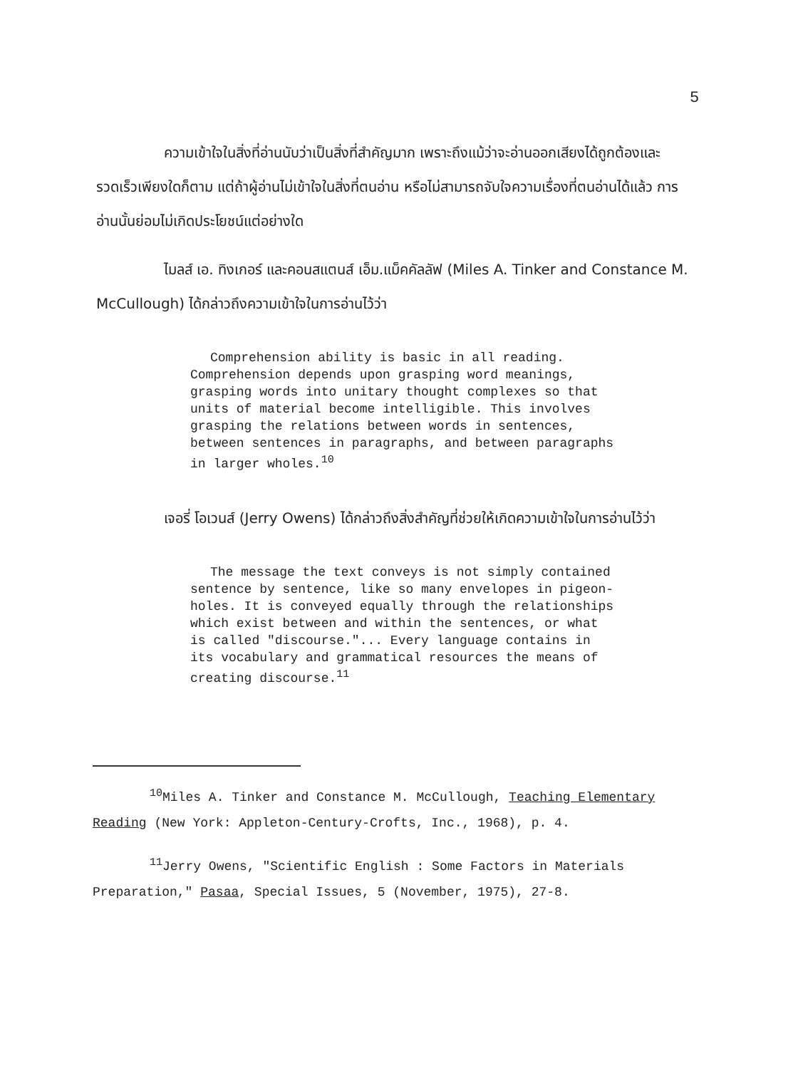5
ความเข้าใจในสิ่งที่อ่านนับว่าเป็นสิ่งที่สำคัญมาก เพราะถึงแม้ว่าจะอ่านออกเสียงได้ถูกต้องและรวดเร็วเพียงใดก็ตาม แต่ถ้าผู้อ่านไม่เข้าใจในสิ่งที่ตนอ่าน หรือไม่สามารถจับใจความเรื่องที่ตนอ่านได้แล้ว การอ่านนั้นย่อมไม่เกิดประโยชน์แต่อย่างใด
ไมลส์ เอ. ทิงเกอร์ และคอนสแตนส์ เอ็ม.แม็คคัลลัฟ (Miles A. Tinker and Constance M. McCullough) ได้กล่าวถึงความเข้าใจในการอ่านไว้ว่า
Comprehension ability is basic in all reading. Comprehension depends upon grasping word meanings, grasping words into unitary thought complexes so that units of material become intelligible. This involves grasping the relations between words in sentences, between sentences in paragraphs, and between paragraphs in larger wholes.<sup>10</sup>
เจอรี่ โอเวนส์ (Jerry Owens) ได้กล่าวถึงสิ่งสำคัญที่ช่วยให้เกิดความเข้าใจในการอ่านไว้ว่า
The message the text conveys is not simply contained sentence by sentence, like so many envelopes in pigeon-holes. It is conveyed equally through the relationships which exist between and within the sentences, or what is called "discourse."... Every language contains in its vocabulary and grammatical resources the means of creating discourse.<sup>11</sup>
<sup>10</sup> Miles A. Tinker and Constance M. McCullough, Teaching Elementary Reading (New York: Appleton-Century-Crofts, Inc., 1968), p. 4.
<sup>11</sup> Jerry Owens, "Scientific English : Some Factors in Materials Preparation," Pasaa, Special Issues, 5 (November, 1975), 27-8.